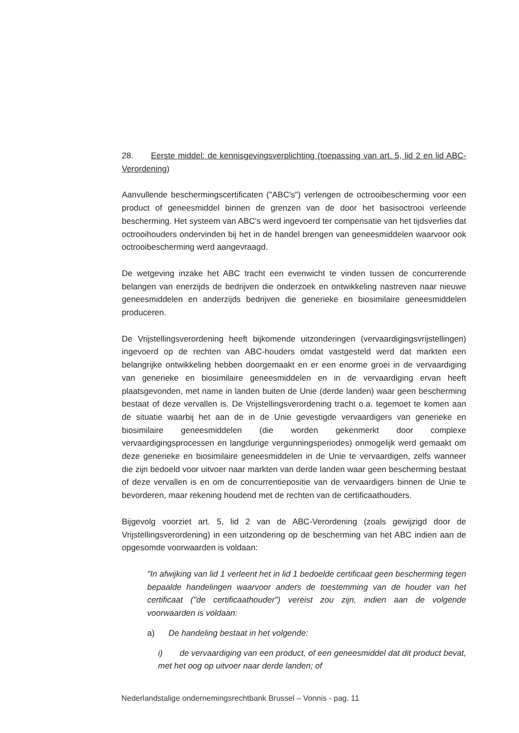28. Eerste middel: de kennisgevingsverplichting (toepassing van art. 5, lid 2 en lid ABC-Verordening)
Aanvullende beschermingscertificaten ("ABC's") verlengen de octrooibescherming voor een product of geneesmiddel binnen de grenzen van de door het basisoctrooi verleende bescherming. Het systeem van ABC's werd ingevoerd ter compensatie van het tijdsverlies dat octrooihouders ondervinden bij het in de handel brengen van geneesmiddelen waarvoor ook octrooibescherming werd aangevraagd.
De wetgeving inzake het ABC tracht een evenwicht te vinden tussen de concurrerende belangen van enerzijds de bedrijven die onderzoek en ontwikkeling nastreven naar nieuwe geneesmiddelen en anderzijds bedrijven die generieke en biosimilaire geneesmiddelen produceren.
De Vrijstellingsverordening heeft bijkomende uitzonderingen (vervaardigingsvrijstellingen) ingevoerd op de rechten van ABC-houders omdat vastgesteld werd dat markten een belangrijke ontwikkeling hebben doorgemaakt en er een enorme groei in de vervaardiging van generieke en biosimilaire geneesmiddelen en in de vervaardiging ervan heeft plaatsgevonden, met name in landen buiten de Unie (derde landen) waar geen bescherming bestaat of deze vervallen is. De Vrijstellingsverordening tracht o.a. tegemoet te komen aan de situatie waarbij het aan de in de Unie gevestigde vervaardigers van generieke en biosimilaire geneesmiddelen (die worden gekenmerkt door complexe vervaardigingsprocessen en langdurige vergunningsperiodes) onmogelijk werd gemaakt om deze generieke en biosimilaire geneesmiddelen in de Unie te vervaardigen, zelfs wanneer die zijn bedoeld voor uitvoer naar markten van derde landen waar geen bescherming bestaat of deze vervallen is en om de concurrentiepositie van de vervaardigers binnen de Unie te bevorderen, maar rekening houdend met de rechten van de certificaathouders.
Bijgevolg voorziet art. 5, lid 2 van de ABC-Verordening (zoals gewijzigd door de Vrijstellingsverordening) in een uitzondering op de bescherming van het ABC indien aan de opgesomde voorwaarden is voldaan:
"In afwijking van lid 1 verleent het in lid 1 bedoelde certificaat geen bescherming tegen bepaalde handelingen waarvoor anders de toestemming van de houder van het certificaat ("de certificaathouder") vereist zou zijn, indien aan de volgende voorwaarden is voldaan:
a) De handeling bestaat in het volgende:
i) de vervaardiging van een product, of een geneesmiddel dat dit product bevat, met het oog op uitvoer naar derde landen; of
Nederlandstalige ondernemingsrechtbank Brussel – Vonnis - pag. 11